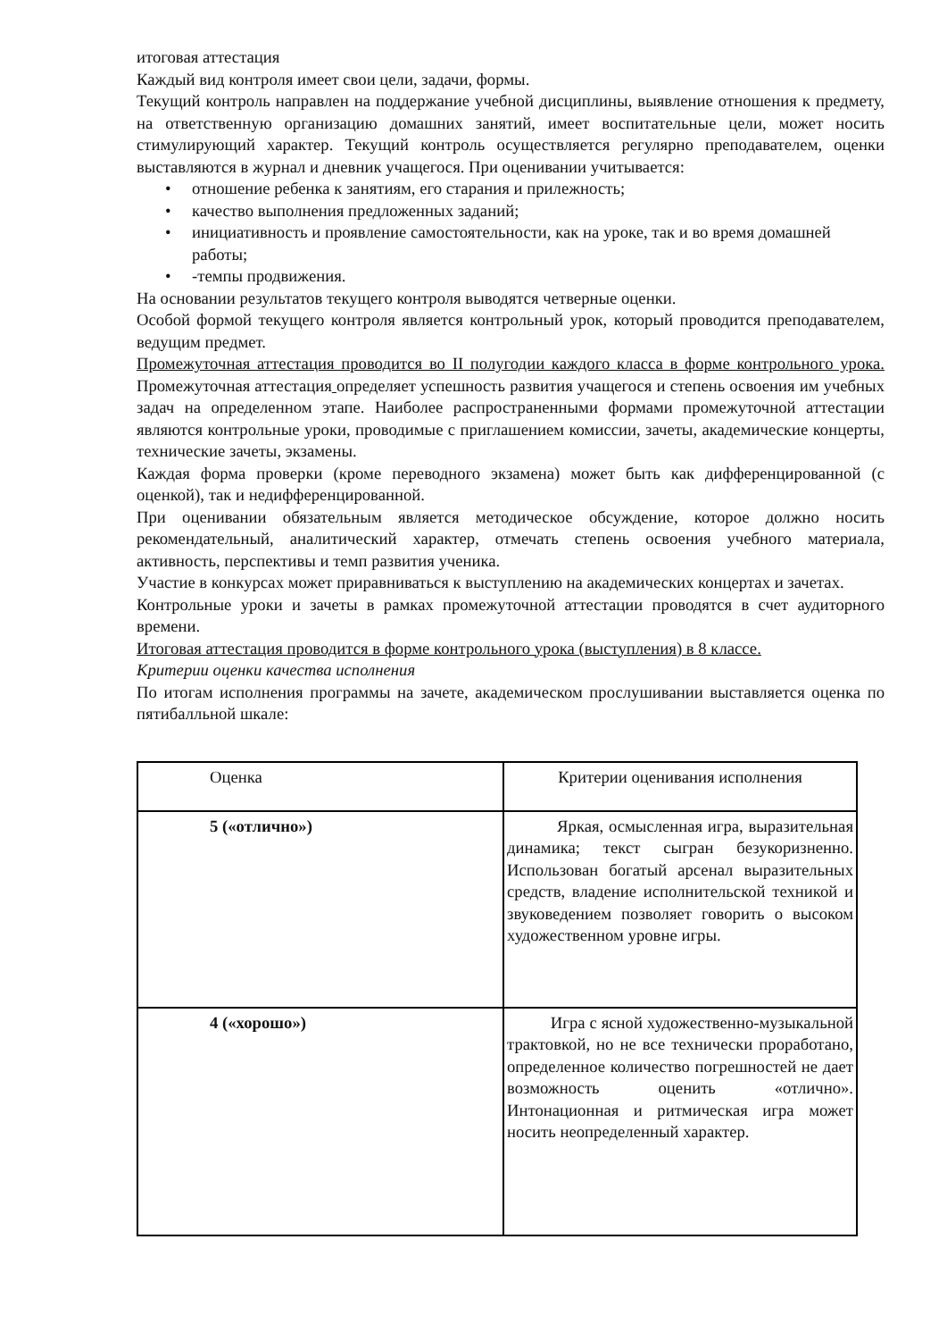итоговая аттестация
Каждый вид контроля имеет свои цели, задачи, формы.
Текущий контроль направлен на поддержание учебной дисциплины, выявление отношения к предмету, на ответственную организацию домашних занятий, имеет воспитательные цели, может носить стимулирующий характер. Текущий контроль осуществляется регулярно преподавателем, оценки выставляются в журнал и дневник учащегося. При оценивании учитывается:
• отношение ребенка к занятиям, его старания и прилежность;
• качество выполнения предложенных заданий;
• инициативность и проявление самостоятельности, как на уроке, так и во время домашней работы;
• -темпы продвижения.
На основании результатов текущего контроля выводятся четверные оценки.
Особой формой текущего контроля является контрольный урок, который проводится преподавателем, ведущим предмет.
Промежуточная аттестация проводится во II полугодии каждого класса в форме контрольного урока. Промежуточная аттестация определяет успешность развития учащегося и степень освоения им учебных задач на определенном этапе. Наиболее распространенными формами промежуточной аттестации являются контрольные уроки, проводимые с приглашением комиссии, зачеты, академические концерты, технические зачеты, экзамены.
Каждая форма проверки (кроме переводного экзамена) может быть как дифференцированной (с оценкой), так и недифференцированной.
При оценивании обязательным является методическое обсуждение, которое должно носить рекомендательный, аналитический характер, отмечать степень освоения учебного материала, активность, перспективы и темп развития ученика.
Участие в конкурсах может приравниваться к выступлению на академических концертах и зачетах.
Контрольные уроки и зачеты в рамках промежуточной аттестации проводятся в счет аудиторного времени.
Итоговая аттестация проводится в форме контрольного урока (выступления) в 8 классе.
Критерии оценки качества исполнения
По итогам исполнения программы на зачете, академическом прослушивании выставляется оценка по пятибалльной шкале:
| Оценка | Критерии оценивания исполнения |
| 5 («отлично») | Яркая, осмысленная игра, выразительная динамика; текст сыгран безукоризненно. Использован богатый арсенал выразительных средств, владение исполнительской техникой и звуковедением позволяет говорить о высоком художественном уровне игры. |
| 4 («хорошо») | Игра с ясной художественно-музыкальной трактовкой, но не все технически проработано, определенное количество погрешностей не дает возможность оценить «отлично». Интонационная и ритмическая игра может носить неопределенный характер. |